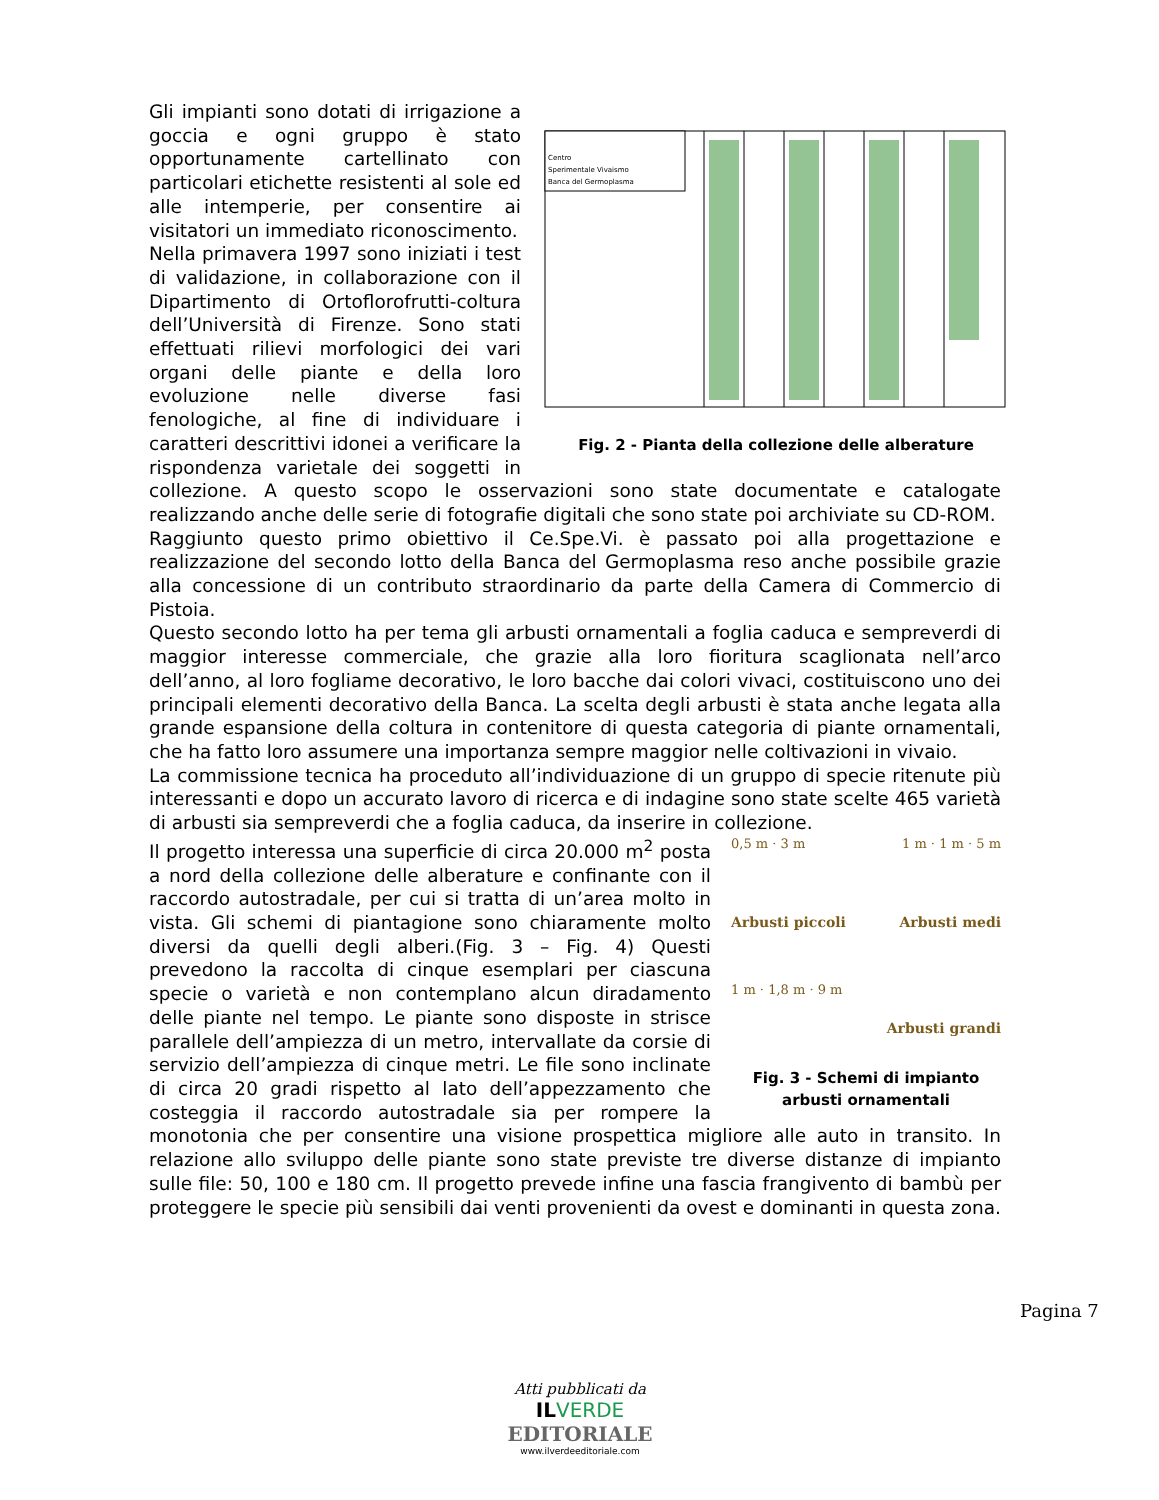Centro
Sperimentale Vivaismo
Banca del Germoplasma
Fig. 2 - Pianta della collezione delle alberature
Gli impianti sono dotati di irrigazione a goccia e ogni gruppo è stato opportunamente cartellinato con particolari etichette resistenti al sole ed alle intemperie, per consentire ai visitatori un immediato riconoscimento.
Nella primavera 1997 sono iniziati i test di validazione, in collaborazione con il Dipartimento di Ortoflorofrutti-coltura dell’Università di Firenze. Sono stati effettuati rilievi morfologici dei vari organi delle piante e della loro evoluzione nelle diverse fasi fenologiche, al fine di individuare i caratteri descrittivi idonei a verificare la rispondenza varietale dei soggetti in collezione. A questo scopo le osservazioni sono state documentate e catalogate realizzando anche delle serie di fotografie digitali che sono state poi archiviate su CD-ROM.
Raggiunto questo primo obiettivo il Ce.Spe.Vi. è passato poi alla progettazione e realizzazione del secondo lotto della Banca del Germoplasma reso anche possibile grazie alla concessione di un contributo straordinario da parte della Camera di Commercio di Pistoia.
Questo secondo lotto ha per tema gli arbusti ornamentali a foglia caduca e sempreverdi di maggior interesse commerciale, che grazie alla loro fioritura scaglionata nell’arco dell’anno, al loro fogliame decorativo, le loro bacche dai colori vivaci, costituiscono uno dei principali elementi decorativo della Banca. La scelta degli arbusti è stata anche legata alla grande espansione della coltura in contenitore di questa categoria di piante ornamentali, che ha fatto loro assumere una importanza sempre maggior nelle coltivazioni in vivaio.
La commissione tecnica ha proceduto all’individuazione di un gruppo di specie ritenute più interessanti e dopo un accurato lavoro di ricerca e di indagine sono state scelte 465 varietà di arbusti sia sempreverdi che a foglia caduca, da inserire in collezione.
0,5 m · 3 m 1 m · 1 m · 5 m
Arbusti piccoli Arbusti medi
1 m · 1,8 m · 9 m
Arbusti grandi
Fig. 3 - Schemi di impianto arbusti ornamentali
Il progetto interessa una superficie di circa 20.000 m<sup>2</sup> posta a nord della collezione delle alberature e confinante con il raccordo autostradale, per cui si tratta di un’area molto in vista. Gli schemi di piantagione sono chiaramente molto diversi da quelli degli alberi.(Fig. 3 – Fig. 4) Questi prevedono la raccolta di cinque esemplari per ciascuna specie o varietà e non contemplano alcun diradamento delle piante nel tempo. Le piante sono disposte in strisce parallele dell’ampiezza di un metro, intervallate da corsie di servizio dell’ampiezza di cinque metri. Le file sono inclinate di circa 20 gradi rispetto al lato dell’appezzamento che costeggia il raccordo autostradale sia per rompere la monotonia che per consentire una visione prospettica migliore alle auto in transito. In relazione allo sviluppo delle piante sono state previste tre diverse distanze di impianto sulle file: 50, 100 e 180 cm. Il progetto prevede infine una fascia frangivento di bambù per proteggere le specie più sensibili dai venti provenienti da ovest e dominanti in questa zona.
Pagina 7
Atti pubblicati da
IL VERDE
EDITORIALE
www.ilverdeeditoriale.com